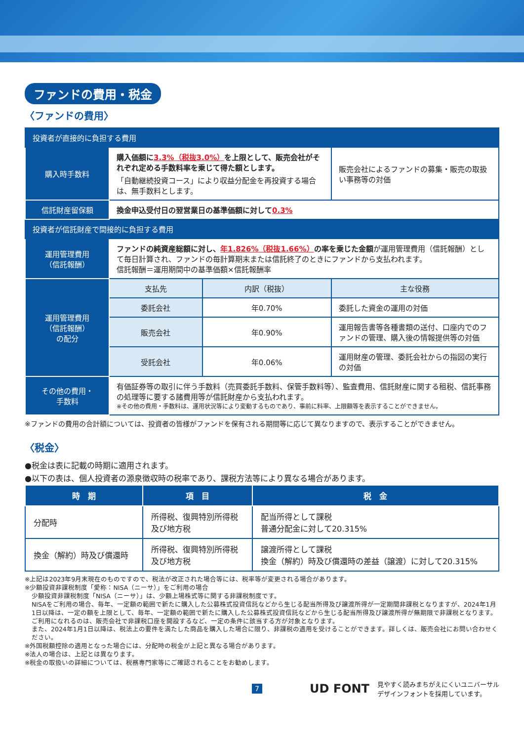ファンドの費用・税金
〈ファンドの費用〉
| 投資者が直接的に負担する費用 | | | |
| --- | --- | --- | --- |
| 購入時手数料 | 購入価額に 3.3%（税抜3.0%） を上限として、販売会社がそれぞれ定める手数料率を乗じて得た額とします。 「自動継続投資コース」により収益分配金を再投資する場合は、無手数料とします。 | | 販売会社によるファンドの募集・販売の取扱い事務等の対価 |
| 信託財産留保額 | 換金申込受付日の翌営業日の基準価額に対して 0.3% | | |
| 投資者が信託財産で間接的に負担する費用 | | | |
| 運用管理費用 （信託報酬） | ファンドの純資産総額に対し、 年1.826%（税抜1.66%） の率を乗じた金額 が運用管理費用（信託報酬）として毎日計算され、ファンドの毎計算期末または信託終了のときにファンドから支払われます。 信託報酬＝運用期間中の基準価額×信託報酬率 | | |
| 運用管理費用 （信託報酬） の配分 | 支払先 | 内訳（税抜） | 主な役務 |
| | 委託会社 | 年0.70% | 委託した資金の運用の対価 |
| | 販売会社 | 年0.90% | 運用報告書等各種書類の送付、口座内でのファンドの管理、購入後の情報提供等の対価 |
| | 受託会社 | 年0.06% | 運用財産の管理、委託会社からの指図の実行の対価 |
| その他の費用・ 手数料 | 有価証券等の取引に伴う手数料（売買委託手数料、保管手数料等）、監査費用、信託財産に関する租税、信託事務の処理等に要する諸費用等が信託財産から支払われます。 ※その他の費用・手数料は、運用状況等により変動するものであり、事前に料率、上限額等を表示することができません。 | | |
※ファンドの費用の合計額については、投資者の皆様がファンドを保有される期間等に応じて異なりますので、表示することができません。
〈税金〉
●税金は表に記載の時期に適用されます。
●以下の表は、個人投資者の源泉徴収時の税率であり、課税方法等により異なる場合があります。
| 時 期 | 項 目 | 税 金 |
| --- | --- | --- |
| 分配時 | 所得税、復興特別所得税 及び地方税 | 配当所得として課税 普通分配金に対して20.315% |
| 換金（解約）時及び償還時 | 所得税、復興特別所得税 及び地方税 | 譲渡所得として課税 換金（解約）時及び償還時の差益（譲渡）に対して20.315% |
※上記は2023年9月末現在のものですので、税法が改正された場合等には、税率等が変更される場合があります。
※少額投資非課税制度「愛称：NISA（ニーサ）」をご利用の場合
少額投資非課税制度「NISA（ニーサ）」は、少額上場株式等に関する非課税制度です。
NISAをご利用の場合、毎年、一定額の範囲で新たに購入した公募株式投資信託などから生じる配当所得及び譲渡所得が一定期間非課税となりますが、2024年1月1日以降は、一定の額を上限として、毎年、一定額の範囲で新たに購入した公募株式投資信託などから生じる配当所得及び譲渡所得が無期限で非課税となります。
ご利用になれるのは、販売会社で非課税口座を開設するなど、一定の条件に該当する方が対象となります。
また、2024年1月1日以降は、税法上の要件を満たした商品を購入した場合に限り、非課税の適用を受けることができます。詳しくは、販売会社にお問い合わせください。
※外国税額控除の適用となった場合には、分配時の税金が上記と異なる場合があります。
※法人の場合は、上記とは異なります。
※税金の取扱いの詳細については、税務専門家等にご確認されることをお勧めします。
7 UD FONT 見やすく読みまちがえにくいユニバーサル
デザインフォントを採用しています。